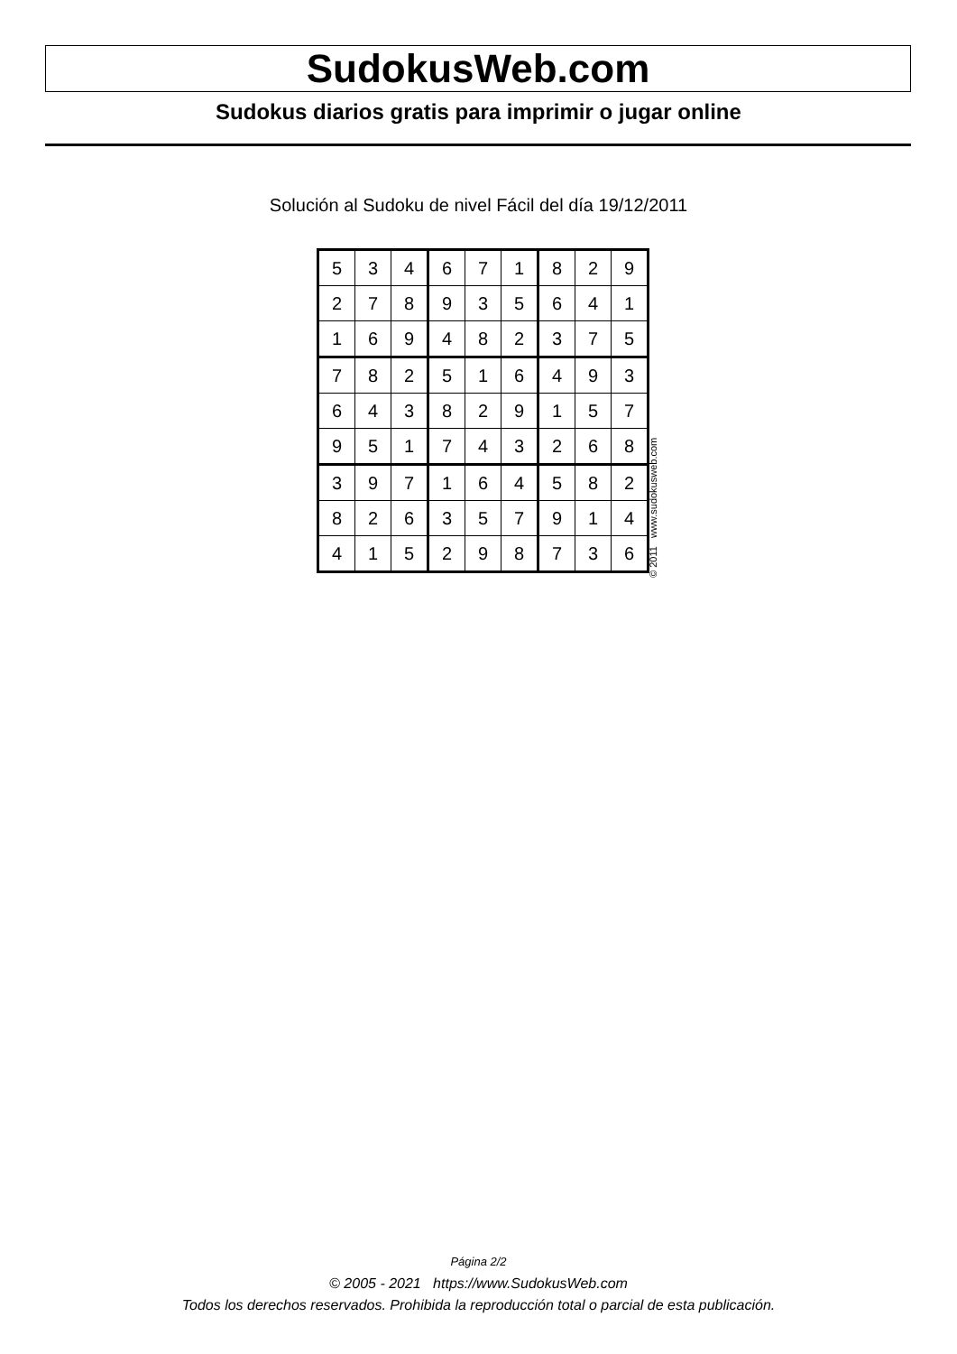SudokusWeb.com
Sudokus diarios gratis para imprimir o jugar online
Solución al Sudoku de nivel Fácil del día 19/12/2011
| 5 | 3 | 4 | 6 | 7 | 1 | 8 | 2 | 9 |
| 2 | 7 | 8 | 9 | 3 | 5 | 6 | 4 | 1 |
| 1 | 6 | 9 | 4 | 8 | 2 | 3 | 7 | 5 |
| 7 | 8 | 2 | 5 | 1 | 6 | 4 | 9 | 3 |
| 6 | 4 | 3 | 8 | 2 | 9 | 1 | 5 | 7 |
| 9 | 5 | 1 | 7 | 4 | 3 | 2 | 6 | 8 |
| 3 | 9 | 7 | 1 | 6 | 4 | 5 | 8 | 2 |
| 8 | 2 | 6 | 3 | 5 | 7 | 9 | 1 | 4 |
| 4 | 1 | 5 | 2 | 9 | 8 | 7 | 3 | 6 |
© 2011 www.sudokusweb.com
Página 2/2
© 2005 - 2021 https://www.SudokusWeb.com
Todos los derechos reservados. Prohibida la reproducción total o parcial de esta publicación.